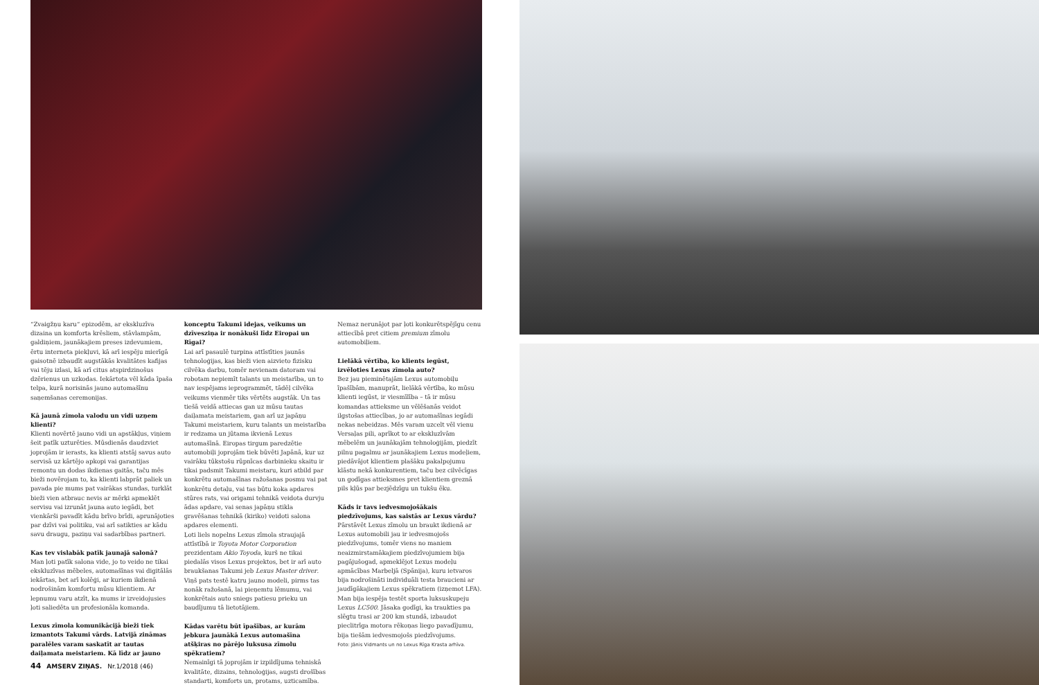“Zvaigžņu karu“ epizodēm, ar ekskluzīva dizaina un komforta krēsliem, stāvlampām, galdiņiem, jaunākajiem preses izdevumiem, ērtu interneta piekļuvi, kā arī iespēju mierīgā gaisotnē izbaudīt augstākās kvalitātes kafijas vai tēju izlasi, kā arī citus atspirdzinošus dzērienus un uzkodas. Iekārtota vēl kāda īpaša telpa, kurā norisinās jauno automašīnu saņemšanas ceremonijas.
Kā jaunā zīmola valodu un vidi uzņem klienti?
Klienti novērtē jauno vidi un apstākļus, viņiem šeit patīk uzturēties. Mūsdienās daudzviet joprojām ir ierasts, ka klienti atstāj savus auto servisā uz kārtējo apkopi vai garantijas remontu un dodas ikdienas gaitās, taču mēs bieži novērojam to, ka klienti labprāt paliek un pavada pie mums pat vairākas stundas, turklāt bieži vien atbrauc nevis ar mērķi apmeklēt servisu vai izrunāt jauna auto iegādi, bet vienkārši pavadīt kādu brīvo brīdi, aprunājoties par dzīvi vai politiku, vai arī satikties ar kādu savu draugu, paziņu vai sadarbības partneri.
Kas tev vislabāk patīk jaunajā salonā?
Man ļoti patīk salona vide, jo to veido ne tikai ekskluzīvas mēbeles, automašīnas vai digitālās iekārtas, bet arī kolēģi, ar kuriem ikdienā nodrošinām komfortu mūsu klientiem. Ar lepnumu varu atzīt, ka mums ir izveidojusies ļoti saliedēta un profesionāla komanda.
Lexus zīmola komunikācijā bieži tiek izmantots Takumi vārds. Latvijā zināmas paralēles varam saskatīt ar tautas daiļamata meistariem. Kā līdz ar jauno
konceptu Takumi idejas, veikums un dzīvesziņa ir nonākuši līdz Eiropai un Rīgai?
Lai arī pasaulē turpina attīstīties jaunās tehnoloģijas, kas bieži vien aizvieto fizisku cilvēka darbu, tomēr nevienam datoram vai robotam nepiemīt talants un meistarība, un to nav iespējams ieprogrammēt, tādēļ cilvēka veikums vienmēr tiks vērtēts augstāk. Un tas tiešā veidā attiecas gan uz mūsu tautas daiļamata meistariem, gan arī uz japāņu Takumi meistariem, kuru talants un meistarība ir redzama un jūtama ikvienā Lexus automašīnā. Eiropas tirgum paredzētie automobiļi joprojām tiek būvēti Japānā, kur uz vairāku tūkstošu rūpnīcas darbinieku skaitu ir tikai padsmit Takumi meistaru, kuri atbild par konkrētu automašīnas ražošanas posmu vai pat konkrētu detaļu, vai tas būtu koka apdares stūres rats, vai origami tehnikā veidota durvju ādas apdare, vai senas japāņu stikla gravēšanas tehnikā (kiriko) veidoti salona apdares elementi.
Ļoti liels nopelns Lexus zīmola straujajā attīstībā ir Toyota Motor Corporation prezidentam Akio Toyoda, kurš ne tikai piedalās visos Lexus projektos, bet ir arī auto braukšanas Takumi jeb Lexus Master driver. Viņš pats testē katru jauno modeli, pirms tas nonāk ražošanā, lai pieņemtu lēmumu, vai konkrētais auto sniegs patiesu prieku un baudījumu tā lietotājiem.
Kādas varētu būt īpašības, ar kurām jebkura jaunākā Lexus automašīna atšķiras no pārējo luksusa zīmolu spēkratiem?
Nemainīgi tā joprojām ir izpildījuma tehniskā kvalitāte, dizains, tehnoloģijas, augsti drošības standarti, komforts un, protams, uzticamība.
Nemaz nerunājot par ļoti konkurētspējīgu cenu attiecībā pret citiem premium zīmolu automobiļiem.
Lielākā vērtība, ko klients iegūst, izvēloties Lexus zīmola auto?
Bez jau pieminētajām Lexus automobiļu īpašībām, manuprāt, lielākā vērtība, ko mūsu klienti iegūst, ir viesmīlība – tā ir mūsu komandas attieksme un vēlēšanās veidot ilgstošas attiecības, jo ar automašīnas iegādi nekas nebeidzas. Mēs varam uzcelt vēl vienu Versaļas pili, aprīkot to ar ekskluzīvām mēbelēm un jaunākajām tehnoloģijām, piedzīt pilnu pagalmu ar jaunākajiem Lexus modeļiem, piedāvājot klientiem plašāku pakalpojumu klāstu nekā konkurentiem, taču bez cilvēcīgas un godīgas attieksmes pret klientiem greznā pils kļūs par bezjēdzīgu un tukšu ēku.
Kāds ir tavs iedvesmojošākais piedzīvojums, kas saistās ar Lexus vārdu?
Pārstāvēt Lexus zīmolu un braukt ikdienā ar Lexus automobili jau ir iedvesmojošs piedzīvojums, tomēr viens no maniem neaizmirstamākajiem piedzīvojumiem bija pagājušogad, apmeklējot Lexus modeļu apmācības Marbeljā (Spānija), kuru ietvaros bija nodrošināti individuāli testa braucieni ar jaudīgākajiem Lexus spēkratiem (izņemot LFA). Man bija iespēja testēt sporta luksuskupeju Lexus LC500. Jāsaka godīgi, ka traukties pa slēgtu trasi ar 200 km stundā, izbaudot pieclitrīga motora rēkoņas liego pavadījumu, bija tiešām iedvesmojošs piedzīvojums.
Foto: Jānis Vidmants un no Lexus Rīga Krasta arhīva.
44 AMSERV ZIŅAS. Nr.1/2018 (46)